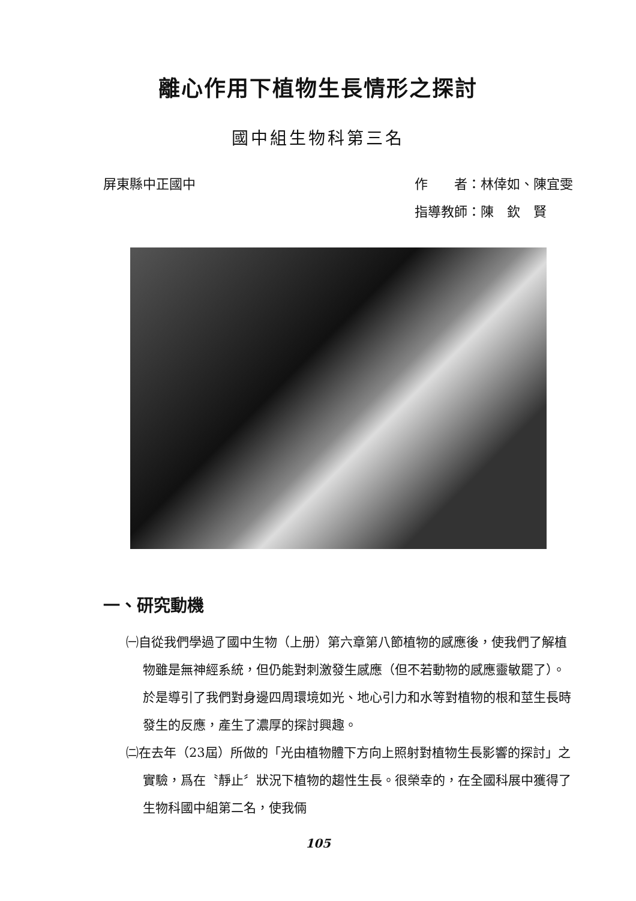離心作用下植物生長情形之探討
國中組生物科第三名
屏東縣中正國中 作　　者：林倖如、陳宜雯
指導教師：陳　欽　賢
一、研究動機
㈠自從我們學過了國中生物（上册）第六章第八節植物的感應後，使我們了解植物雖是無神經系統，但仍能對刺激發生感應（但不若動物的感應靈敏罷了）。於是導引了我們對身邊四周環境如光、地心引力和水等對植物的根和莖生長時發生的反應，產生了濃厚的探討興趣。
㈡在去年（23屆）所做的「光由植物體下方向上照射對植物生長影響的探討」之實驗，爲在〝靜止〞狀況下植物的趨性生長。很榮幸的，在全國科展中獲得了生物科國中組第二名，使我倆
105